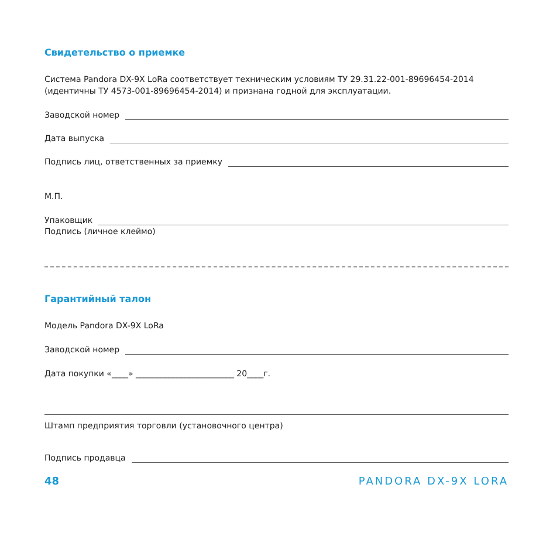Свидетельство о приемке
Система Pandora DX-9X LoRa соответствует техническим условиям ТУ 29.31.22-001-89696454-2014 (идентичны ТУ 4573-001-89696454-2014) и признана годной для эксплуатации.
Заводской номер
Дата выпуска
Подпись лиц, ответственных за приемку
М.П.
Упаковщик
Подпись (личное клеймо)
Гарантийный талон
Модель Pandora DX-9X LoRa
Заводской номер
Дата покупки «____» ________________________ 20____г.
Штамп предприятия торговли (установочного центра)
Подпись продавца
48 PANDORA DX-9X LORA